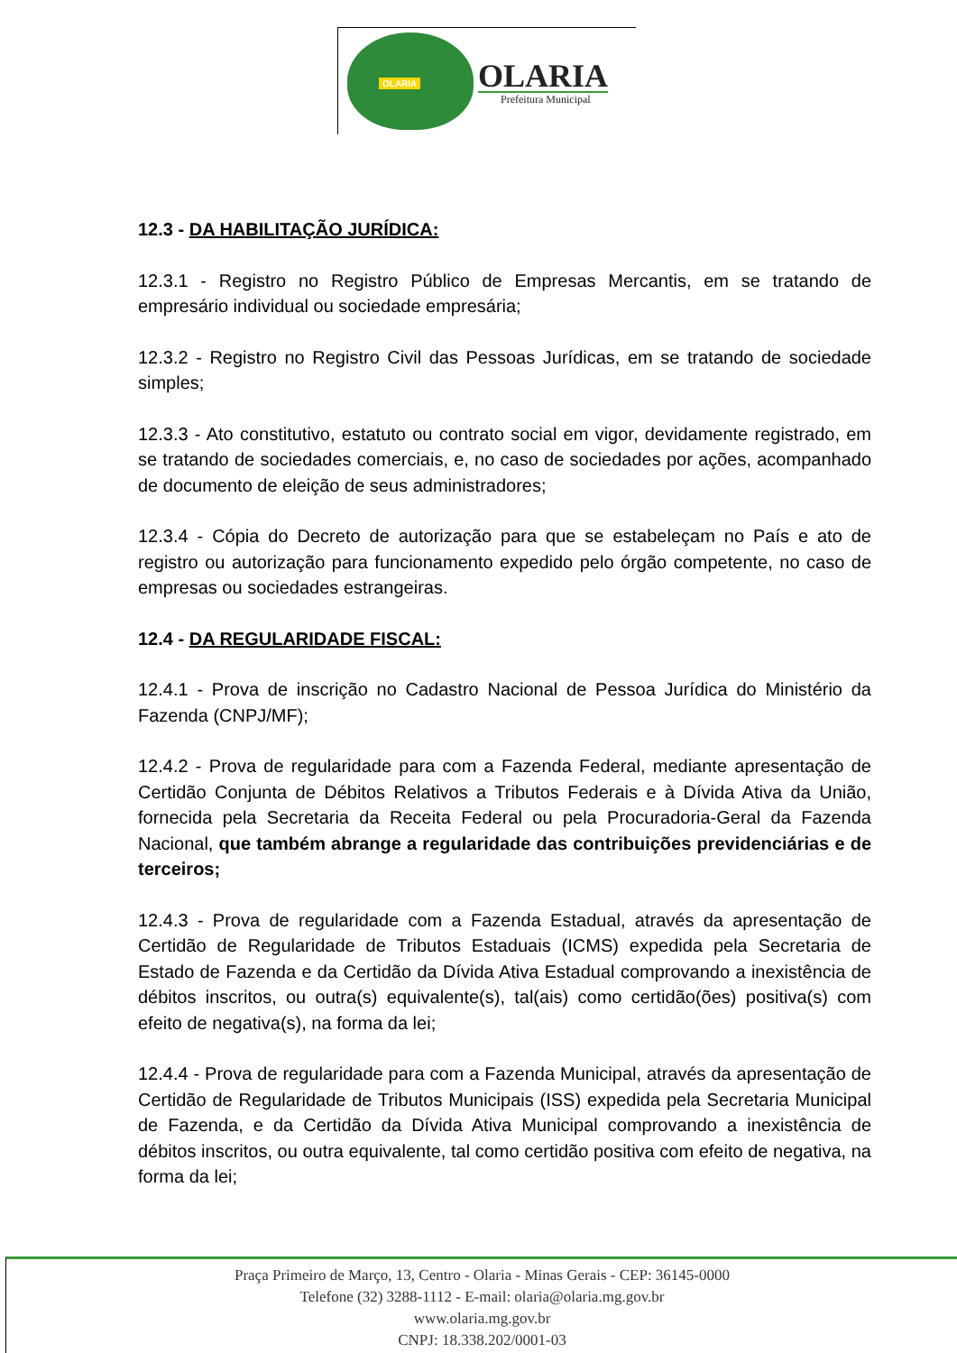OLARIA
OLARIA
Prefeitura Municipal
12.3 - DA HABILITAÇÃO JURÍDICA:
12.3.1 - Registro no Registro Público de Empresas Mercantis, em se tratando de empresário individual ou sociedade empresária;
12.3.2 - Registro no Registro Civil das Pessoas Jurídicas, em se tratando de sociedade simples;
12.3.3 - Ato constitutivo, estatuto ou contrato social em vigor, devidamente registrado, em se tratando de sociedades comerciais, e, no caso de sociedades por ações, acompanhado de documento de eleição de seus administradores;
12.3.4 - Cópia do Decreto de autorização para que se estabeleçam no País e ato de registro ou autorização para funcionamento expedido pelo órgão competente, no caso de empresas ou sociedades estrangeiras.
12.4 - DA REGULARIDADE FISCAL:
12.4.1 - Prova de inscrição no Cadastro Nacional de Pessoa Jurídica do Ministério da Fazenda (CNPJ/MF);
12.4.2 - Prova de regularidade para com a Fazenda Federal, mediante apresentação de Certidão Conjunta de Débitos Relativos a Tributos Federais e à Dívida Ativa da União, fornecida pela Secretaria da Receita Federal ou pela Procuradoria-Geral da Fazenda Nacional, que também abrange a regularidade das contribuições previdenciárias e de terceiros;
12.4.3 - Prova de regularidade com a Fazenda Estadual, através da apresentação de Certidão de Regularidade de Tributos Estaduais (ICMS) expedida pela Secretaria de Estado de Fazenda e da Certidão da Dívida Ativa Estadual comprovando a inexistência de débitos inscritos, ou outra(s) equivalente(s), tal(ais) como certidão(ões) positiva(s) com efeito de negativa(s), na forma da lei;
12.4.4 - Prova de regularidade para com a Fazenda Municipal, através da apresentação de Certidão de Regularidade de Tributos Municipais (ISS) expedida pela Secretaria Municipal de Fazenda, e da Certidão da Dívida Ativa Municipal comprovando a inexistência de débitos inscritos, ou outra equivalente, tal como certidão positiva com efeito de negativa, na forma da lei;
Praça Primeiro de Março, 13, Centro - Olaria - Minas Gerais - CEP: 36145-0000
Telefone (32) 3288-1112 - E-mail: olaria@olaria.mg.gov.br
www.olaria.mg.gov.br
CNPJ: 18.338.202/0001-03